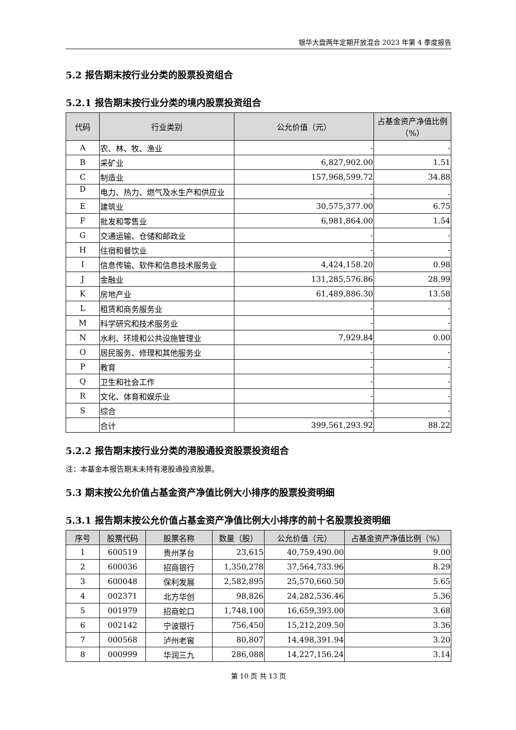银华大盘两年定期开放混合 2023 年第 4 季度报告
5.2 报告期末按行业分类的股票投资组合
5.2.1 报告期末按行业分类的境内股票投资组合
| 代码 | 行业类别 | 公允价值（元） | 占基金资产净值比例（%） |
| --- | --- | --- | --- |
| A | 农、林、牧、渔业 | - | - |
| B | 采矿业 | 6,827,902.00 | 1.51 |
| C | 制造业 | 157,968,599.72 | 34.88 |
| D | 电力、热力、燃气及水生产和供应业 | - | - |
| E | 建筑业 | 30,575,377.00 | 6.75 |
| F | 批发和零售业 | 6,981,864.00 | 1.54 |
| G | 交通运输、仓储和邮政业 | - | - |
| H | 住宿和餐饮业 | - | - |
| I | 信息传输、软件和信息技术服务业 | 4,424,158.20 | 0.98 |
| J | 金融业 | 131,285,576.86 | 28.99 |
| K | 房地产业 | 61,489,886.30 | 13.58 |
| L | 租赁和商务服务业 | - | - |
| M | 科学研究和技术服务业 | - | - |
| N | 水利、环境和公共设施管理业 | 7,929.84 | 0.00 |
| O | 居民服务、修理和其他服务业 | - | - |
| P | 教育 | - | - |
| Q | 卫生和社会工作 | - | - |
| R | 文化、体育和娱乐业 | - | - |
| S | 综合 | - | - |
| | 合计 | 399,561,293.92 | 88.22 |
5.2.2 报告期末按行业分类的港股通投资股票投资组合
注：本基金本报告期末未持有港股通投资股票。
5.3 期末按公允价值占基金资产净值比例大小排序的股票投资明细
5.3.1 报告期末按公允价值占基金资产净值比例大小排序的前十名股票投资明细
| 序号 | 股票代码 | 股票名称 | 数量（股） | 公允价值（元） | 占基金资产净值比例（%） |
| --- | --- | --- | --- | --- | --- |
| 1 | 600519 | 贵州茅台 | 23,615 | 40,759,490.00 | 9.00 |
| 2 | 600036 | 招商银行 | 1,350,278 | 37,564,733.96 | 8.29 |
| 3 | 600048 | 保利发展 | 2,582,895 | 25,570,660.50 | 5.65 |
| 4 | 002371 | 北方华创 | 98,826 | 24,282,536.46 | 5.36 |
| 5 | 001979 | 招商蛇口 | 1,748,100 | 16,659,393.00 | 3.68 |
| 6 | 002142 | 宁波银行 | 756,450 | 15,212,209.50 | 3.36 |
| 7 | 000568 | 泸州老窖 | 80,807 | 14,498,391.94 | 3.20 |
| 8 | 000999 | 华润三九 | 286,088 | 14,227,156.24 | 3.14 |
第 10 页 共 13 页